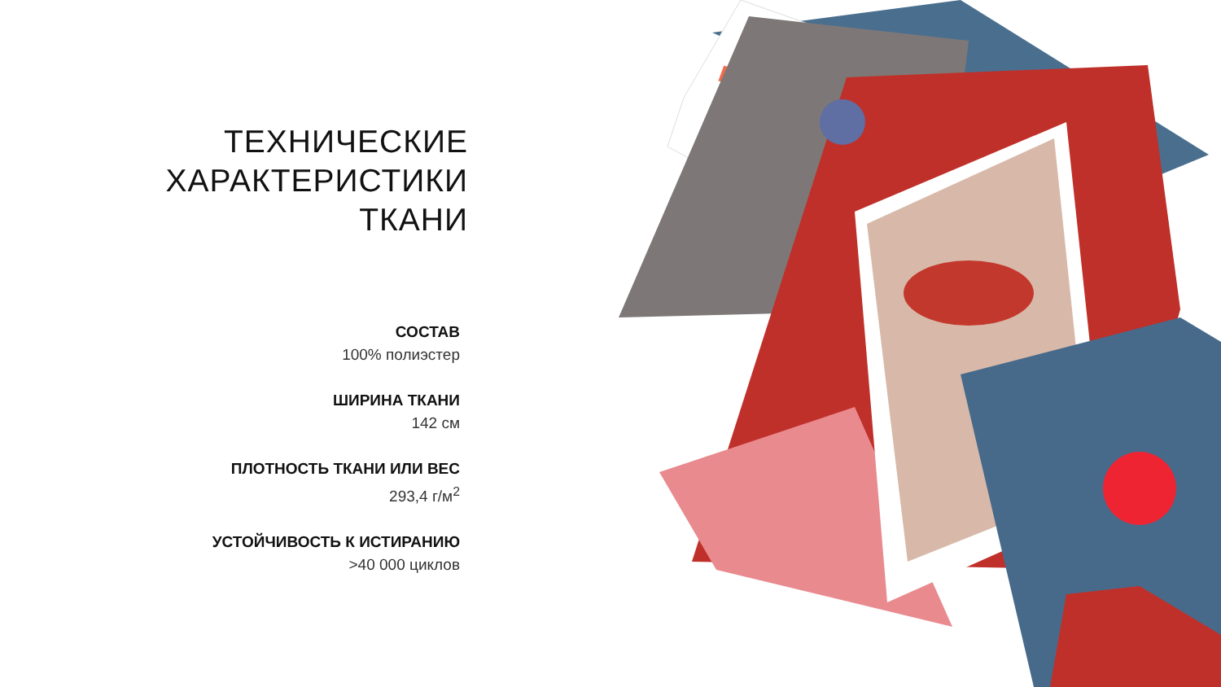ТЕХНИЧЕСКИЕ
ХАРАКТЕРИСТИКИ
ТКАНИ
СОСТАВ
100% полиэстер
ШИРИНА ТКАНИ
142 см
ПЛОТНОСТЬ ТКАНИ ИЛИ ВЕС
293,4 г/м<sup>2</sup>
УСТОЙЧИВОСТЬ К ИСТИРАНИЮ
>40 000 циклов